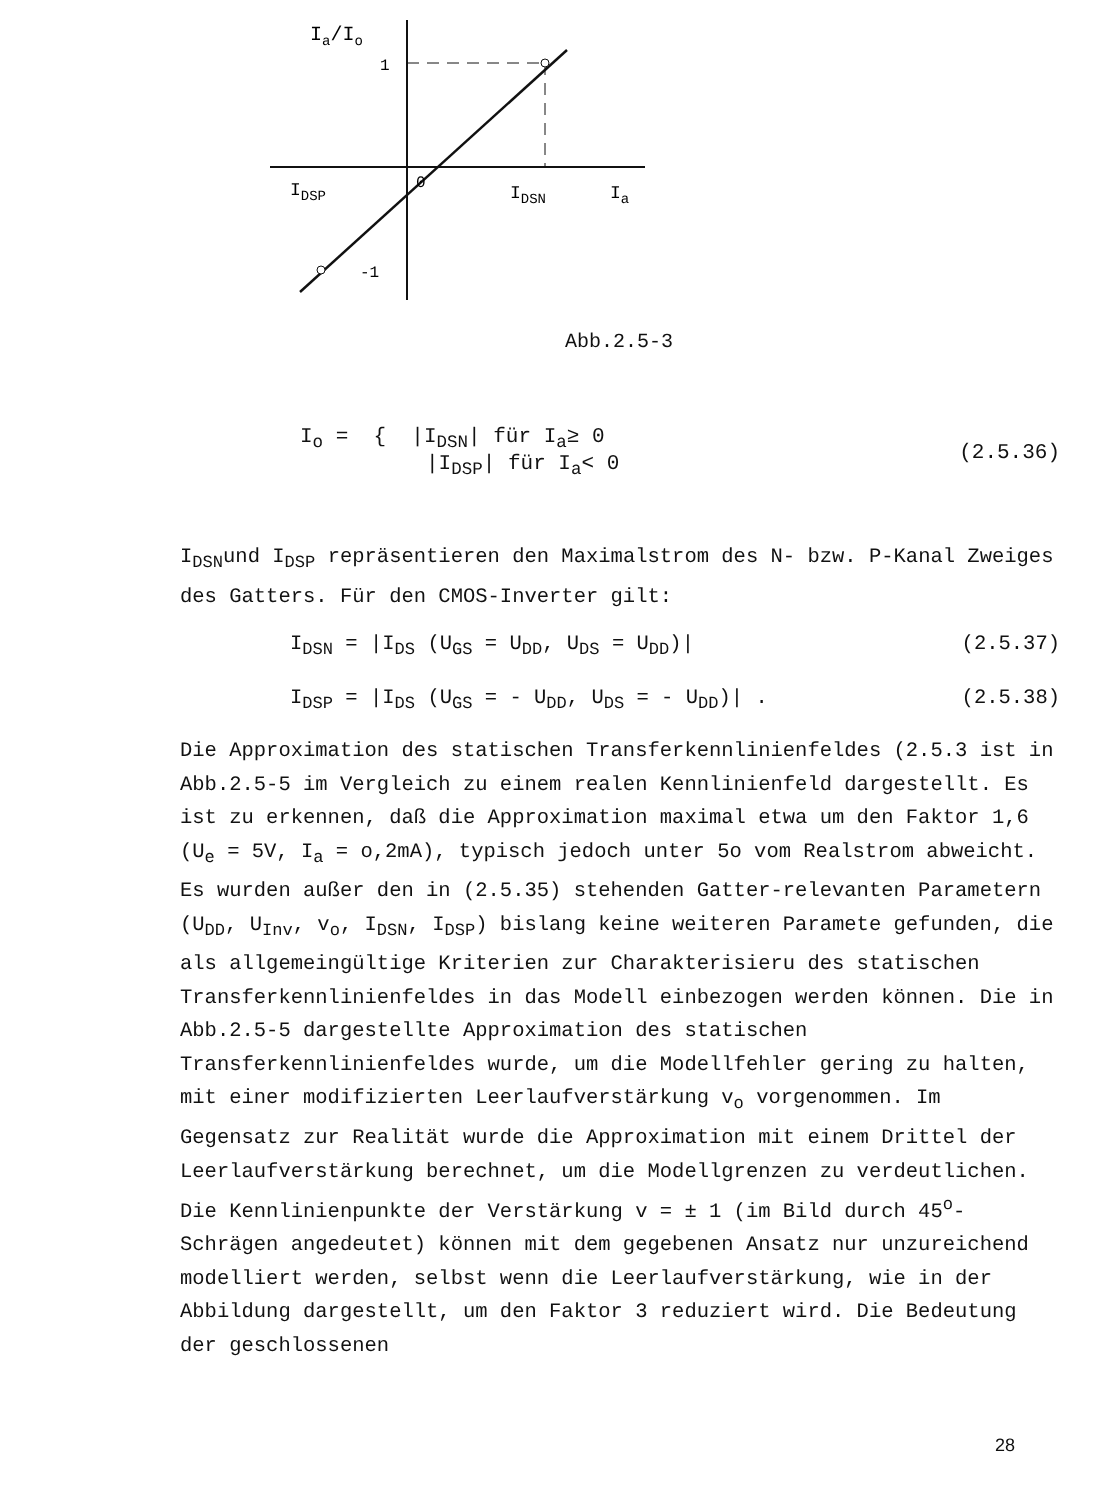Ia/Io
1
-1
0
IDSP
IDSN
Ia
Abb.2.5-3
I<sub>o</sub> = { |I<sub>DSN</sub>| für I<sub>a</sub>≥ 0
|I<sub>DSP</sub>| für I<sub>a</sub>< 0 (2.5.36)
I<sub>DSN</sub>und I<sub>DSP</sub> repräsentieren den Maximalstrom des N- bzw. P-Kanal Zweiges des Gatters. Für den CMOS-Inverter gilt:
I<sub>DSN</sub> = |I<sub>DS</sub> (U<sub>GS</sub> = U<sub>DD</sub>, U<sub>DS</sub> = U<sub>DD</sub>)| (2.5.37)
I<sub>DSP</sub> = |I<sub>DS</sub> (U<sub>GS</sub> = - U<sub>DD</sub>, U<sub>DS</sub> = - U<sub>DD</sub>)| . (2.5.38)
Die Approximation des statischen Transferkennlinienfeldes (2.5.3 ist in Abb.2.5-5 im Vergleich zu einem realen Kennlinienfeld dargestellt. Es ist zu erkennen, daß die Approximation maximal etwa um den Faktor 1,6 (U<sub>e</sub> = 5V, I<sub>a</sub> = o,2mA), typisch jedoch unter 5o vom Realstrom abweicht.
Es wurden außer den in (2.5.35) stehenden Gatter-relevanten Parametern (U<sub>DD</sub>, U<sub>Inv</sub>, v<sub>o</sub>, I<sub>DSN</sub>, I<sub>DSP</sub>) bislang keine weiteren Paramete gefunden, die als allgemeingültige Kriterien zur Charakterisieru des statischen Transferkennlinienfeldes in das Modell einbezogen werden können. Die in Abb.2.5-5 dargestellte Approximation des statischen Transferkennlinienfeldes wurde, um die Modellfehler gering zu halten, mit einer modifizierten Leerlaufverstärkung v<sub>o</sub> vorgenommen. Im Gegensatz zur Realität wurde die Approximation mit einem Drittel der Leerlaufverstärkung berechnet, um die Modellgrenzen zu verdeutlichen. Die Kennlinienpunkte der Verstärkung v = ± 1 (im Bild durch 45<sup>o</sup>-Schrägen angedeutet) können mit dem gegebenen Ansatz nur unzureichend modelliert werden, selbst wenn die Leerlaufverstärkung, wie in der Abbildung dargestellt, um den Faktor 3 reduziert wird. Die Bedeutung der geschlossenen
28